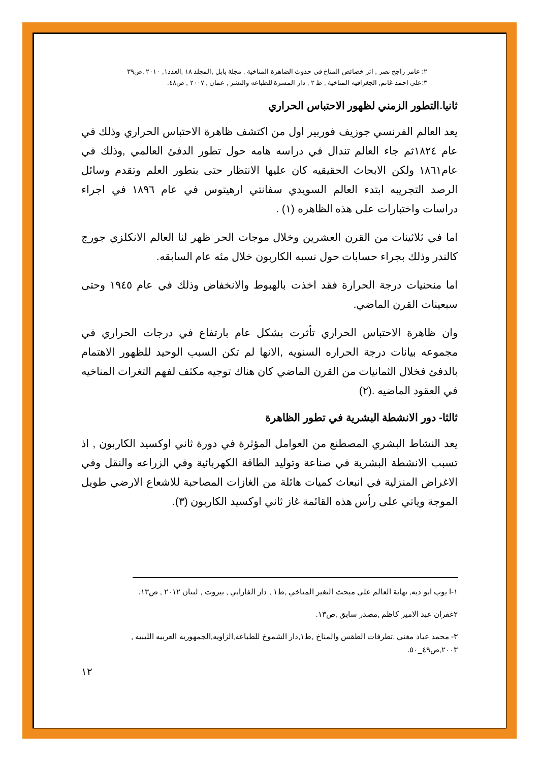٢: عامر راجح نصر , اثر خصائص المناخ في حدوث الضاهرة المناخية , مجلة بابل ,المجلد ١٨ ,العدد١, ٢٠١٠ ,ص٣٩
٣:علي احمد غانم, الجغرافيه المناخية , ط ٢ , دار المسرة للطباعه والنشر , عمان , ٢٠٠٧ , ص٤٨.
ثانيا.التطور الزمني لظهور الاحتباس الحراري
يعد العالم الفرنسي جوزيف فوربير اول من اكتشف ظاهرة الاحتباس الحراري وذلك في عام ١٨٢٤ثم جاء العالم تندال في دراسه هامه حول تطور الدفئ العالمي ,وذلك في عام١٨٦١ ولكن الابحاث الحقيقيه كان عليها الانتظار حتى بتطور العلم وتقدم وسائل الرصد التجريبه ابتدء العالم السويدي سفانتي ارهيتوس في عام ١٨٩٦ في اجراء دراسات واختبارات على هذه الظاهره (١) .
اما في ثلاثينات من القرن العشرين وخلال موجات الحر ظهر لنا العالم الانكلزي جورج كالندر وذلك بجراء حسابات حول نسبه الكاربون خلال مئه عام السابقه.
اما منحنيات درجة الحرارة فقد اخذت بالهبوط والانخفاض وذلك في عام ١٩٤٥ وحتى سبعينات القرن الماضي.
وان ظاهرة الاحتباس الحراري تأثرت بشكل عام بارتفاع في درجات الحراري في مجموعه بيانات درجة الحراره السنويه ,الانها لم تكن السبب الوحيد للظهور الاهتمام بالدفئ فخلال الثمانيات من القرن الماضي كان هناك توجيه مكثف لفهم التغرات المناخيه في العقود الماضيه .(٢)
ثالثا- دور الانشطة البشرية في تطور الظاهرة
يعد النشاط البشري المصطنع من العوامل المؤثرة في دورة ثاني اوكسيد الكاربون , اذ تسبب الانشطة البشرية في صناعة وتوليد الطاقة الكهربائية وفي الزراعه والنقل وفي الاغراض المنزلية في انبعاث كميات هائلة من الغازات المصاحبة للاشعاع الارضي طويل الموجة وياتي على رأس هذه القائمة غاز ثاني اوكسيد الكاربون (٣).
١-ا يوب ابو ديه, نهاية العالم على مبحث التغير المناخي ,ط١ , دار الفارابي , بيروت , لبنان ٢٠١٢ , ص١٣.
٢غفران عبد الامير كاظم ,مصدر سابق ,ص١٣.
٣- محمد عياد مغني ,تطرفات الطقس والمناخ ,ط١,دار الشموخ للطباعه,الزاويه,الجمهوريه العربيه الليبيه , ٢٠٠٣,ص٤٩_٥٠.
١٢